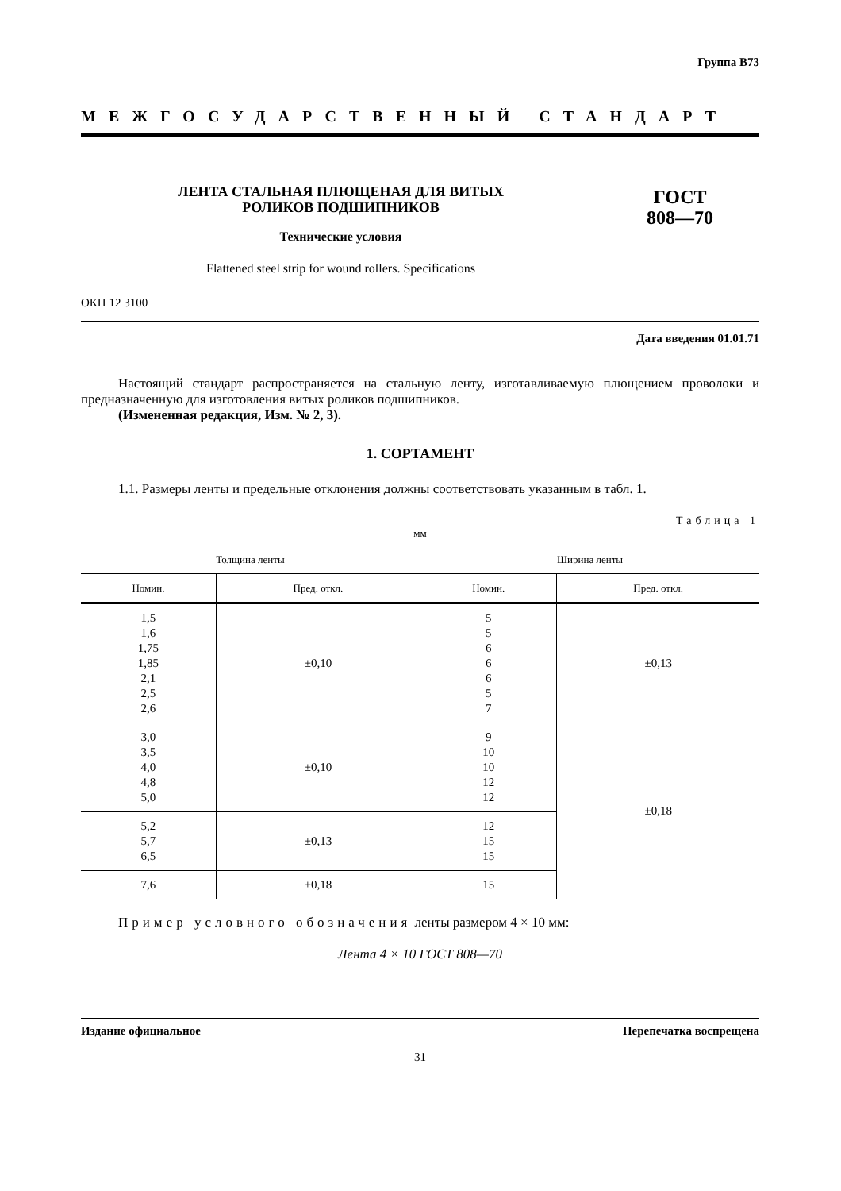Группа В73
МЕЖГОСУДАРСТВЕННЫЙ СТАНДАРТ
ЛЕНТА СТАЛЬНАЯ ПЛЮЩЕНАЯ ДЛЯ ВИТЫХ
РОЛИКОВ ПОДШИПНИКОВ
Технические условия
Flattened steel strip for wound rollers. Specifications
ГОСТ
808—70
ОКП 12 3100
Дата введения 01.01.71
Настоящий стандарт распространяется на стальную ленту, изготавливаемую плющением проволоки и предназначенную для изготовления витых роликов подшипников.
(Измененная редакция, Изм. № 2, 3).
1. СОРТАМЕНТ
1.1. Размеры ленты и предельные отклонения должны соответствовать указанным в табл. 1.
Таблица 1
мм
| Толщина ленты | | Ширина ленты | |
| --- | --- | --- | --- |
| Номин. | Пред. откл. | Номин. | Пред. откл. |
| 1,5 1,6 1,75 1,85 2,1 2,5 2,6 | ±0,10 | 5 5 6 6 6 5 7 | ±0,13 |
| 3,0 3,5 4,0 4,8 5,0 | ±0,10 | 9 10 10 12 12 | ±0,18 |
| 5,2 5,7 6,5 | ±0,13 | 12 15 15 | |
| 7,6 | ±0,18 | 15 | |
Пример условного обозначения ленты размером 4 × 10 мм:
Лента 4 × 10 ГОСТ 808—70
Издание официальное Перепечатка воспрещена
31